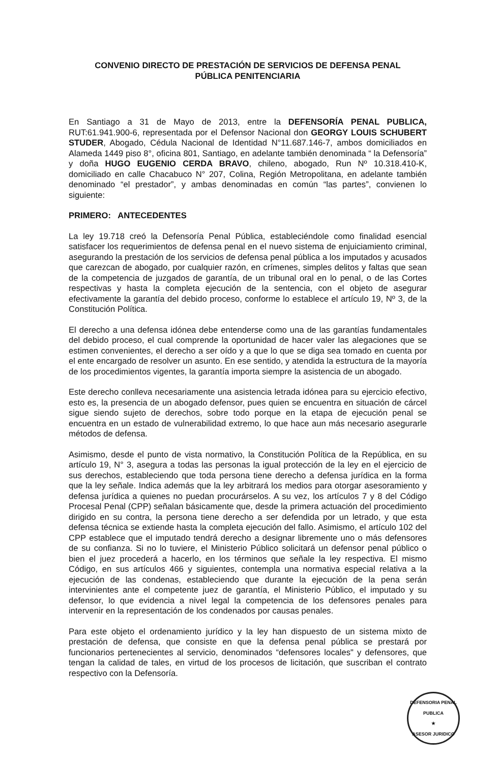CONVENIO DIRECTO DE PRESTACIÓN DE SERVICIOS DE DEFENSA PENAL
PÚBLICA PENITENCIARIA
En Santiago a 31 de Mayo de 2013, entre la DEFENSORÍA PENAL PUBLICA, RUT:61.941.900-6, representada por el Defensor Nacional don GEORGY LOUIS SCHUBERT STUDER, Abogado, Cédula Nacional de Identidad N°11.687.146-7, ambos domiciliados en Alameda 1449 piso 8°, oficina 801, Santiago, en adelante también denominada “ la Defensoría” y doña HUGO EUGENIO CERDA BRAVO, chileno, abogado, Run Nº 10.318.410-K, domiciliado en calle Chacabuco N° 207, Colina, Región Metropolitana, en adelante también denominado “el prestador”, y ambas denominadas en común “las partes”, convienen lo siguiente:
PRIMERO: ANTECEDENTES
La ley 19.718 creó la Defensoría Penal Pública, estableciéndole como finalidad esencial satisfacer los requerimientos de defensa penal en el nuevo sistema de enjuiciamiento criminal, asegurando la prestación de los servicios de defensa penal pública a los imputados y acusados que carezcan de abogado, por cualquier razón, en crímenes, simples delitos y faltas que sean de la competencia de juzgados de garantía, de un tribunal oral en lo penal, o de las Cortes respectivas y hasta la completa ejecución de la sentencia, con el objeto de asegurar efectivamente la garantía del debido proceso, conforme lo establece el artículo 19, Nº 3, de la Constitución Política.
El derecho a una defensa idónea debe entenderse como una de las garantías fundamentales del debido proceso, el cual comprende la oportunidad de hacer valer las alegaciones que se estimen convenientes, el derecho a ser oído y a que lo que se diga sea tomado en cuenta por el ente encargado de resolver un asunto. En ese sentido, y atendida la estructura de la mayoría de los procedimientos vigentes, la garantía importa siempre la asistencia de un abogado.
Este derecho conlleva necesariamente una asistencia letrada idónea para su ejercicio efectivo, esto es, la presencia de un abogado defensor, pues quien se encuentra en situación de cárcel sigue siendo sujeto de derechos, sobre todo porque en la etapa de ejecución penal se encuentra en un estado de vulnerabilidad extremo, lo que hace aun más necesario asegurarle métodos de defensa.
Asimismo, desde el punto de vista normativo, la Constitución Política de la República, en su artículo 19, N° 3, asegura a todas las personas la igual protección de la ley en el ejercicio de sus derechos, estableciendo que toda persona tiene derecho a defensa jurídica en la forma que la ley señale. Indica además que la ley arbitrará los medios para otorgar asesoramiento y defensa jurídica a quienes no puedan procurárselos. A su vez, los artículos 7 y 8 del Código Procesal Penal (CPP) señalan básicamente que, desde la primera actuación del procedimiento dirigido en su contra, la persona tiene derecho a ser defendida por un letrado, y que esta defensa técnica se extiende hasta la completa ejecución del fallo. Asimismo, el artículo 102 del CPP establece que el imputado tendrá derecho a designar libremente uno o más defensores de su confianza. Si no lo tuviere, el Ministerio Público solicitará un defensor penal público o bien el juez procederá a hacerlo, en los términos que señale la ley respectiva. El mismo Código, en sus artículos 466 y siguientes, contempla una normativa especial relativa a la ejecución de las condenas, estableciendo que durante la ejecución de la pena serán intervinientes ante el competente juez de garantía, el Ministerio Público, el imputado y su defensor, lo que evidencia a nivel legal la competencia de los defensores penales para intervenir en la representación de los condenados por causas penales.
Para este objeto el ordenamiento jurídico y la ley han dispuesto de un sistema mixto de prestación de defensa, que consiste en que la defensa penal pública se prestará por funcionarios pertenecientes al servicio, denominados “defensores locales" y defensores, que tengan la calidad de tales, en virtud de los procesos de licitación, que suscriban el contrato respectivo con la Defensoría.
DEFENSORIA PENAL PUBLICA
★
ASESOR JURIDICO